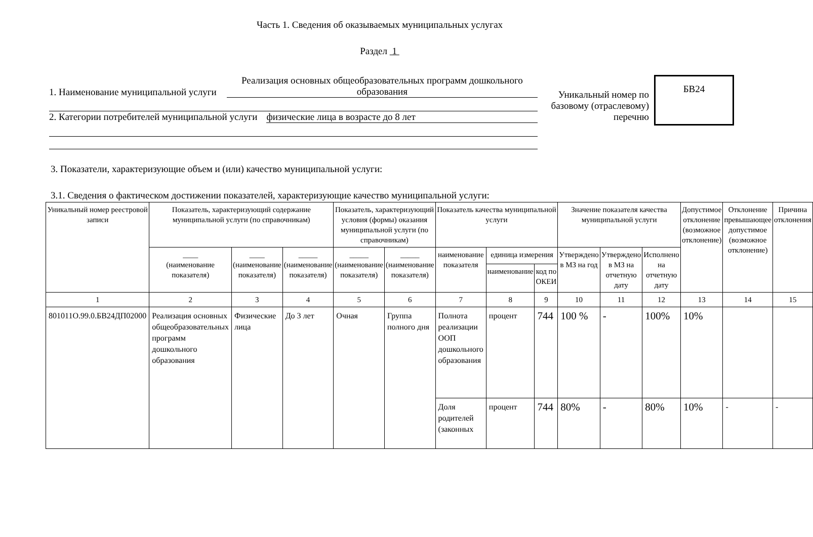Часть 1. Сведения об оказываемых муниципальных услугах
Раздел 1
1. Наименование муниципальной услуги Реализация основных общеобразовательных программ дошкольного образования
2. Категории потребителей муниципальной услуги физические лица в возрасте до 8 лет
Уникальный номер по базовому (отраслевому) перечню
БВ24
3. Показатели, характеризующие объем и (или) качество муниципальной услуги:
3.1. Сведения о фактическом достижении показателей, характеризующие качество муниципальной услуги:
| Уникальный номер реестровой записи | Показатель, характеризующий содержание муниципальной услуги (по справочникам) | | | Показатель, характеризующий условия (формы) оказания муниципальной услуги (по справочникам) | | Показатель качества муниципальной услуги | | | Значение показателя качества муниципальной услуги | | | Допустимое отклонение (возможное отклонение) | Отклонение превышающее допустимое (возможное отклонение) | Причина отклонения |
| --- | --- | --- | --- | --- | --- | --- | --- | --- | --- | --- | --- | --- | --- | --- |
| | ____ (наименование показателя) | ____ (наименование показателя) | _____ (наименование показателя) | _____ (наименование показателя) | _____ (наименование показателя) | наименование показателя | единица измерения | | Утверждено в МЗ на год | Утверждено в МЗ на отчетную дату | Исполнено на отчетную дату | | | |
| | | | | | | | наименование | код по ОКЕИ | | | | | | |
| 1 | 2 | 3 | 4 | 5 | 6 | 7 | 8 | 9 | 10 | 11 | 12 | 13 | 14 | 15 |
| 801011О.99.0.БВ24ДП02000 | Реализация основных общеобразовательных программ дошкольного образования | Физические лица | До 3 лет | Очная | Группа полного дня | Полнота реализации ООП дошкольного образования | процент | 744 | 100 % | - | 100% | 10% | | |
| | | | | | | Доля родителей (законных | процент | 744 | 80% | - | 80% | 10% | - | - |